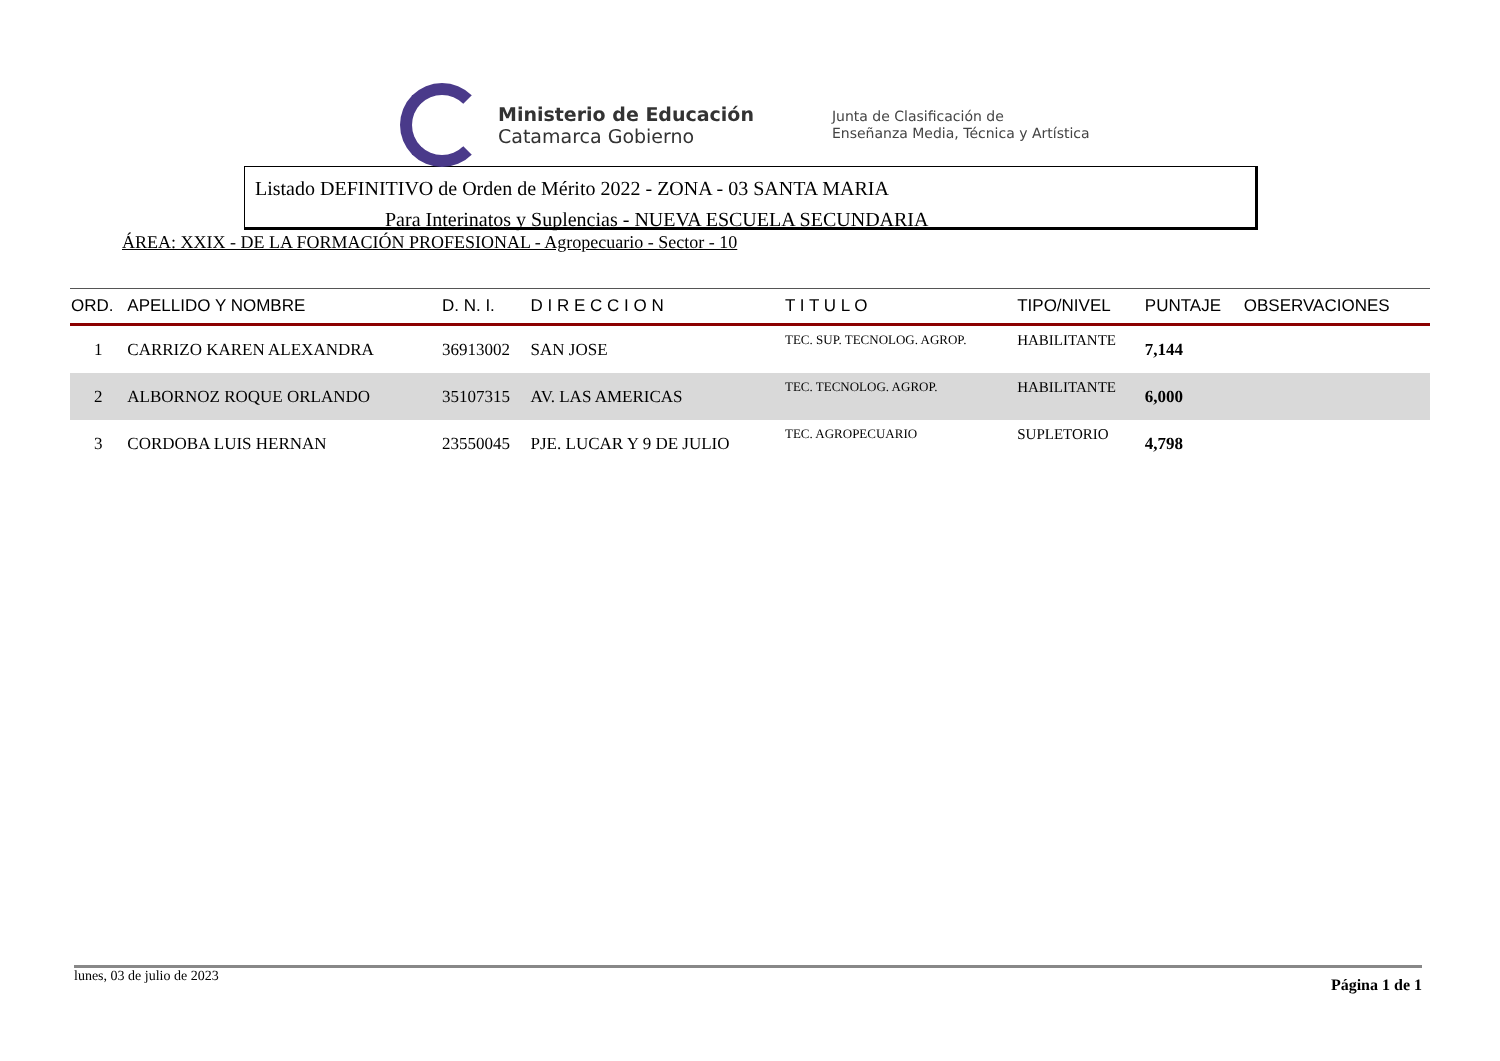Ministerio de Educación
Catamarca Gobierno
Junta de Clasificación de
Enseñanza Media, Técnica y Artística
Listado DEFINITIVO de Orden de Mérito 2022 - ZONA - 03 SANTA MARIA
Para Interinatos y Suplencias - NUEVA ESCUELA SECUNDARIA
ÁREA: XXIX - DE LA FORMACIÓN PROFESIONAL - Agropecuario - Sector - 10
| ORD. | APELLIDO Y NOMBRE | D. N. I. | D I R E C C I O N | T I T U L O | TIPO/NIVEL | PUNTAJE | OBSERVACIONES |
| --- | --- | --- | --- | --- | --- | --- | --- |
| 1 | CARRIZO KAREN ALEXANDRA | 36913002 | SAN JOSE | TEC. SUP. TECNOLOG. AGROP. | HABILITANTE | 7,144 | |
| 2 | ALBORNOZ ROQUE ORLANDO | 35107315 | AV. LAS AMERICAS | TEC. TECNOLOG. AGROP. | HABILITANTE | 6,000 | |
| 3 | CORDOBA LUIS HERNAN | 23550045 | PJE. LUCAR Y 9 DE JULIO | TEC. AGROPECUARIO | SUPLETORIO | 4,798 | |
lunes, 03 de julio de 2023 Página 1 de 1